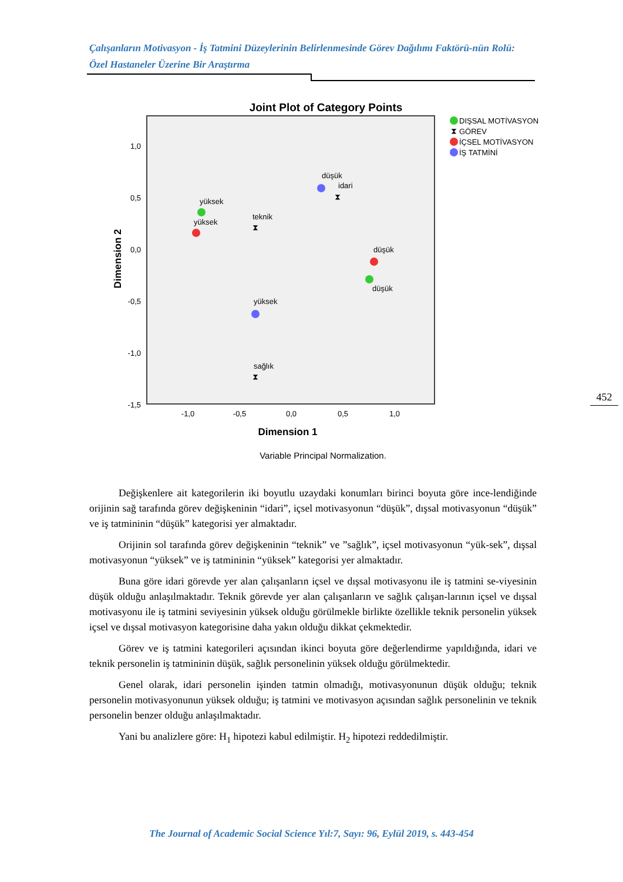Çalışanların Motivasyon - İş Tatmini Düzeylerinin Belirlenmesinde Görev Dağılımı Faktörü-nün Rolü: Özel Hastaneler Üzerine Bir Araştırma
Joint Plot of Category Points
1,0
0,5
0,0
-0,5
-1,0
-1,5
-1,0
-0,5
0,0
0,5
1,0
Dimension 1
Dimension 2
Variable Principal Normalization.
yüksek
yüksek
teknik
⧗
düşük
idari
⧗
düşük
düşük
yüksek
sağlık
⧗
DIŞSAL MOTİVASYON
⧗
GÖREV
İÇSEL MOTİVASYON
İŞ TATMİNİ
452
Değişkenlere ait kategorilerin iki boyutlu uzaydaki konumları birinci boyuta göre ince-lendiğinde orijinin sağ tarafında görev değişkeninin “idari”, içsel motivasyonun “düşük”, dışsal motivasyonun “düşük” ve iş tatmininin “düşük” kategorisi yer almaktadır.
Orijinin sol tarafında görev değişkeninin “teknik” ve ”sağlık”, içsel motivasyonun “yük-sek”, dışsal motivasyonun “yüksek” ve iş tatmininin “yüksek” kategorisi yer almaktadır.
Buna göre idari görevde yer alan çalışanların içsel ve dışsal motivasyonu ile iş tatmini se-viyesinin düşük olduğu anlaşılmaktadır. Teknik görevde yer alan çalışanların ve sağlık çalışan-larının içsel ve dışsal motivasyonu ile iş tatmini seviyesinin yüksek olduğu görülmekle birlikte özellikle teknik personelin yüksek içsel ve dışsal motivasyon kategorisine daha yakın olduğu dikkat çekmektedir.
Görev ve iş tatmini kategorileri açısından ikinci boyuta göre değerlendirme yapıldığında, idari ve teknik personelin iş tatmininin düşük, sağlık personelinin yüksek olduğu görülmektedir.
Genel olarak, idari personelin işinden tatmin olmadığı, motivasyonunun düşük olduğu; teknik personelin motivasyonunun yüksek olduğu; iş tatmini ve motivasyon açısından sağlık personelinin ve teknik personelin benzer olduğu anlaşılmaktadır.
Yani bu analizlere göre: H<sub>1</sub> hipotezi kabul edilmiştir. H<sub>2</sub> hipotezi reddedilmiştir.
The Journal of Academic Social Science Yıl:7, Sayı: 96, Eylül 2019, s. 443-454